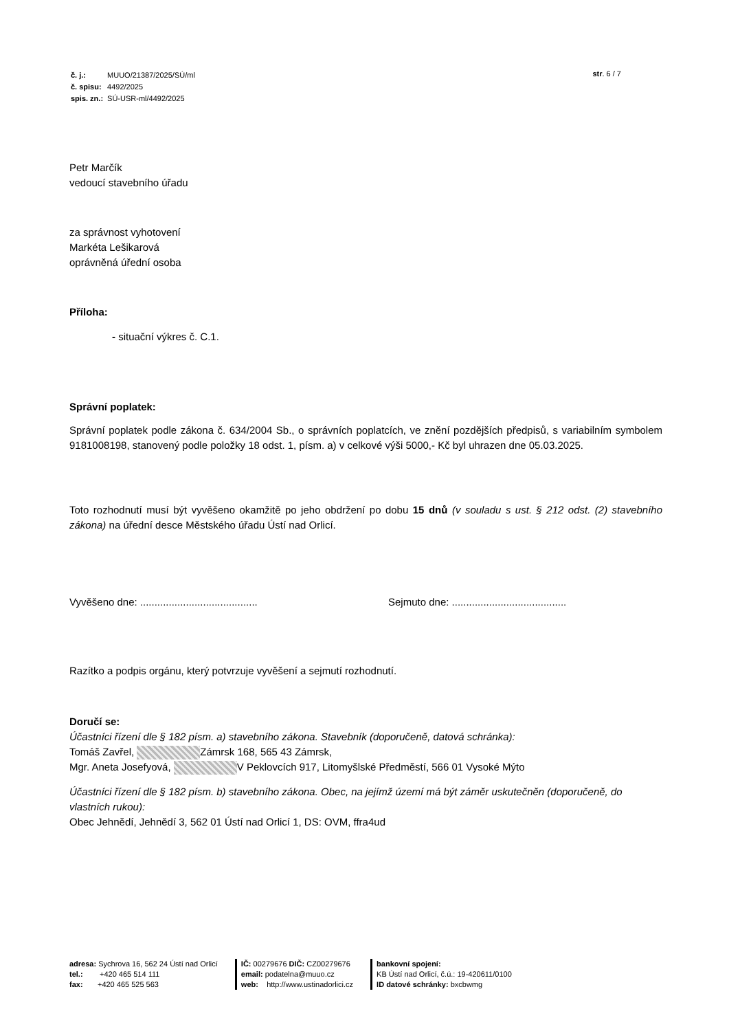| č. j.: | MUUO/21387/2025/SÚ/ml |
| č. spisu: | 4492/2025 |
| spis. zn.: | SÚ-USR-ml/4492/2025 |
str. 6 / 7
Petr Marčík
vedoucí stavebního úřadu
za správnost vyhotovení
Markéta Lešikarová
oprávněná úřední osoba
Příloha:
- situační výkres č. C.1.
Správní poplatek:
Správní poplatek podle zákona č. 634/2004 Sb., o správních poplatcích, ve znění pozdějších předpisů, s variabilním symbolem 9181008198, stanovený podle položky 18 odst. 1, písm. a) v celkové výši 5000,- Kč byl uhrazen dne 05.03.2025.
Toto rozhodnutí musí být vyvěšeno okamžitě po jeho obdržení po dobu 15 dnů (v souladu s ust. § 212 odst. (2) stavebního zákona) na úřední desce Městského úřadu Ústí nad Orlicí.
Vyvěšeno dne: ......................................... Sejmuto dne: ........................................
Razítko a podpis orgánu, který potvrzuje vyvěšení a sejmutí rozhodnutí.
Doručí se:
Účastníci řízení dle § 182 písm. a) stavebního zákona. Stavebník (doporučeně, datová schránka):
Tomáš Zavřel, Zámrsk 168, 565 43 Zámrsk,
Mgr. Aneta Josefyová, V Peklovcích 917, Litomyšlské Předměstí, 566 01 Vysoké Mýto
Účastníci řízení dle § 182 písm. b) stavebního zákona. Obec, na jejímž území má být záměr uskutečněn (doporučeně, do vlastních rukou):
Obec Jehnědí, Jehnědí 3, 562 01 Ústí nad Orlicí 1, DS: OVM, ffra4ud
adresa: Sychrova 16, 562 24 Ústí nad Orlicí
tel.: +420 465 514 111
fax: +420 465 525 563
IČ: 00279676 DIČ: CZ00279676
email: podatelna@muuo.cz
web: http://www.ustinadorlici.cz
bankovní spojení:
KB Ústí nad Orlicí, č.ú.: 19-420611/0100
ID datové schránky: bxcbwmg